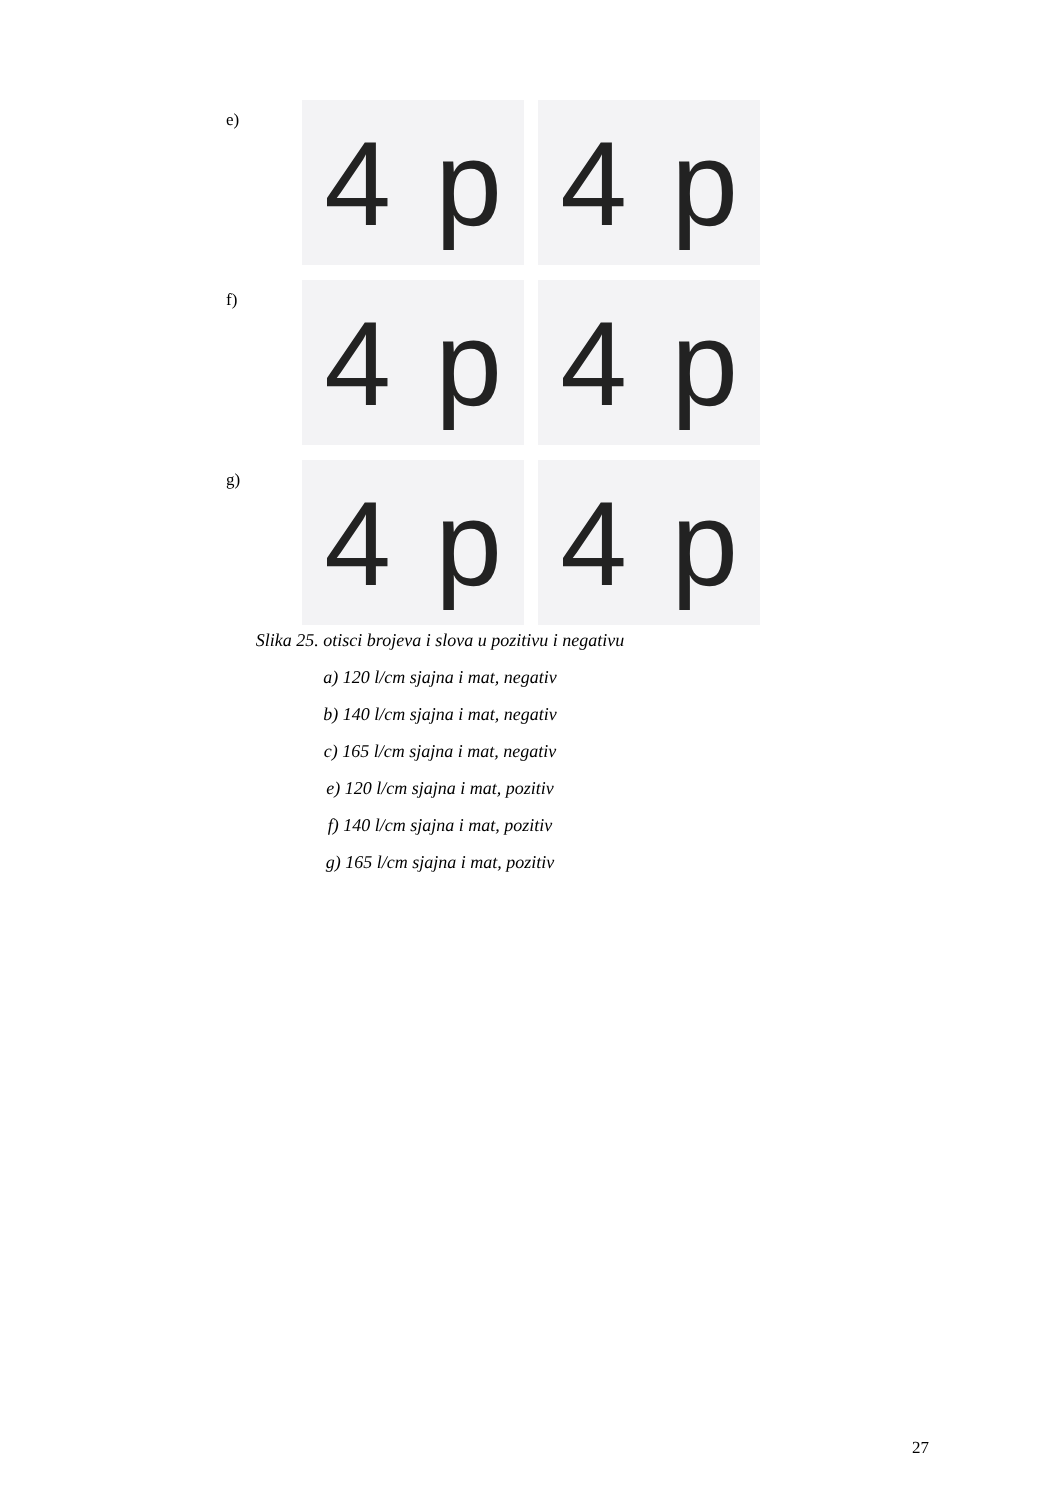e)
4 p 4 p
f)
4 p 4 p
g)
4 p 4 p
Slika 25. otisci brojeva i slova u pozitivu i negativu
a) 120 l/cm sjajna i mat, negativ
b) 140 l/cm sjajna i mat, negativ
c) 165 l/cm sjajna i mat, negativ
e) 120 l/cm sjajna i mat, pozitiv
f) 140 l/cm sjajna i mat, pozitiv
g) 165 l/cm sjajna i mat, pozitiv
27